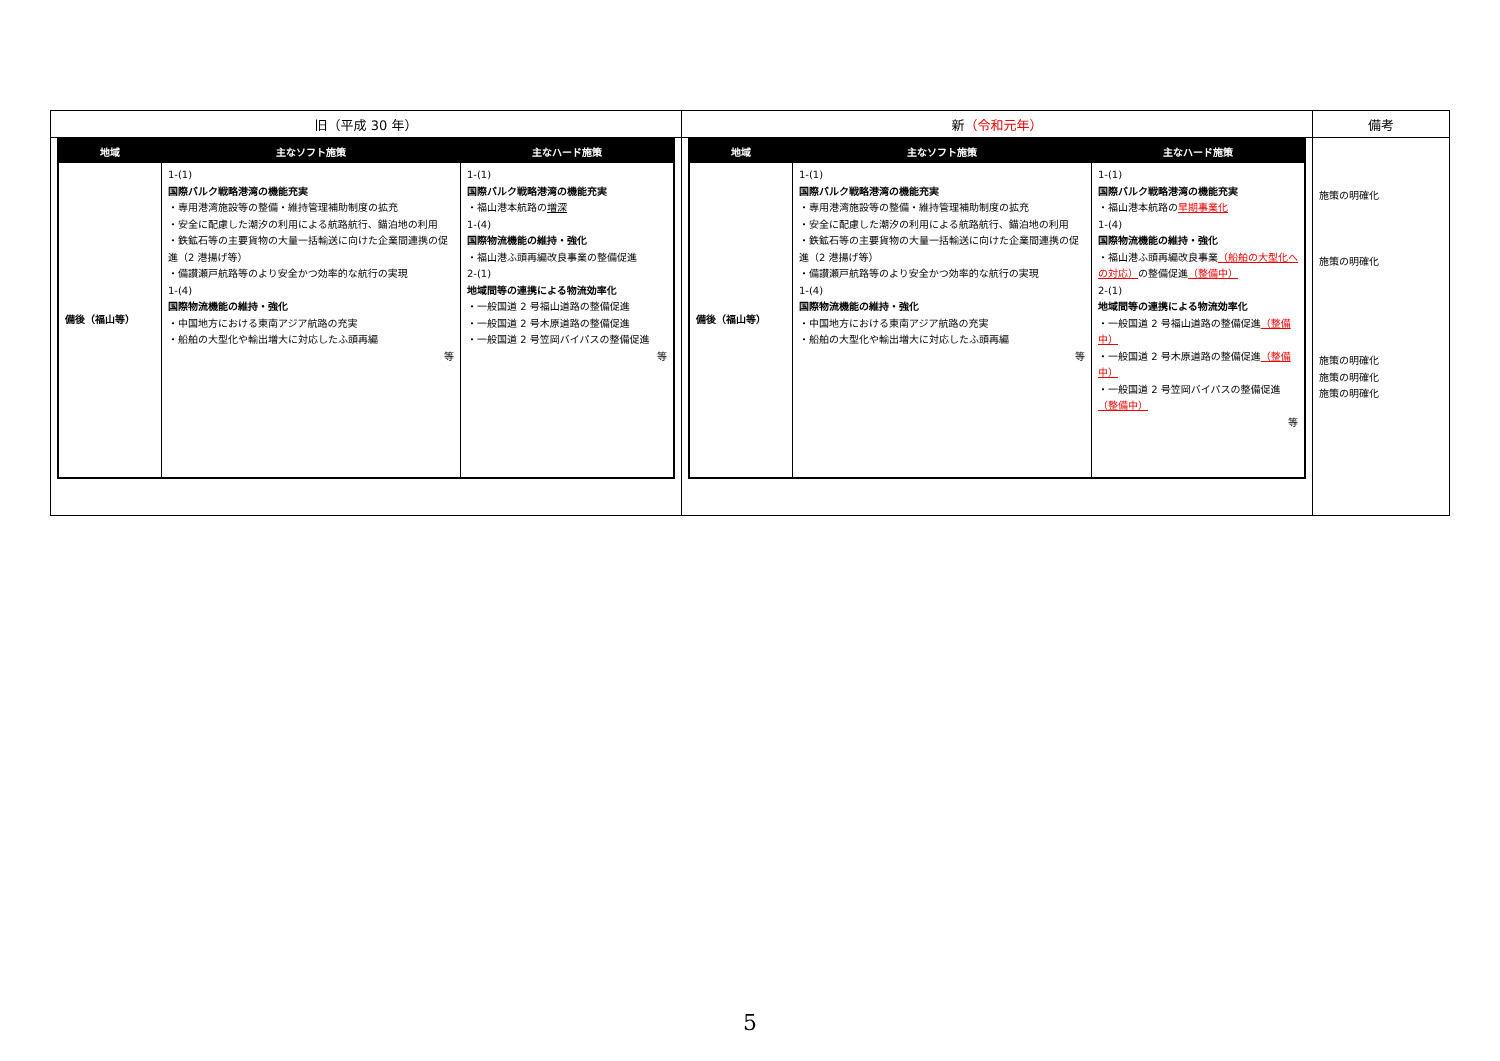| 旧（平成 30 年） | 新 （令和元年） | 備考 |
| --- | --- | --- |
| / 地域 / 主なソフト施策 / 主なハード施策 / / --- / --- / --- / / 備後（福山等） / 1-(1) 国際バルク戦略港湾の機能充実 ・専用港湾施設等の整備・維持管理補助制度の拡充 ・安全に配慮した潮汐の利用による航路航行、錨泊地の利用 ・鉄鉱石等の主要貨物の大量一括輸送に向けた企業間連携の促進（2 港揚げ等） ・備讃瀬戸航路等のより安全かつ効率的な航行の実現 1-(4) 国際物流機能の維持・強化 ・中国地方における東南アジア航路の充実 ・船舶の大型化や輸出増大に対応したふ頭再編 等 / 1-(1) 国際バルク戦略港湾の機能充実 ・福山港本航路の 増深 1-(4) 国際物流機能の維持・強化 ・福山港ふ頭再編改良事業の整備促進 2-(1) 地域間等の連携による物流効率化 ・一般国道 2 号福山道路の整備促進 ・一般国道 2 号木原道路の整備促進 ・一般国道 2 号笠岡バイパスの整備促進 等 / | / 地域 / 主なソフト施策 / 主なハード施策 / / --- / --- / --- / / 備後（福山等） / 1-(1) 国際バルク戦略港湾の機能充実 ・専用港湾施設等の整備・維持管理補助制度の拡充 ・安全に配慮した潮汐の利用による航路航行、錨泊地の利用 ・鉄鉱石等の主要貨物の大量一括輸送に向けた企業間連携の促進（2 港揚げ等） ・備讃瀬戸航路等のより安全かつ効率的な航行の実現 1-(4) 国際物流機能の維持・強化 ・中国地方における東南アジア航路の充実 ・船舶の大型化や輸出増大に対応したふ頭再編 等 / 1-(1) 国際バルク戦略港湾の機能充実 ・福山港本航路の 早期事業化 1-(4) 国際物流機能の維持・強化 ・福山港ふ頭再編改良事業 （船舶の大型化への対応） の整備促進 （整備中） 2-(1) 地域間等の連携による物流効率化 ・一般国道 2 号福山道路の整備促進 （整備中） ・一般国道 2 号木原道路の整備促進 （整備中） ・一般国道 2 号笠岡バイパスの整備促進 （整備中） 等 / | 施策の明確化 施策の明確化 施策の明確化 施策の明確化 施策の明確化 |
5